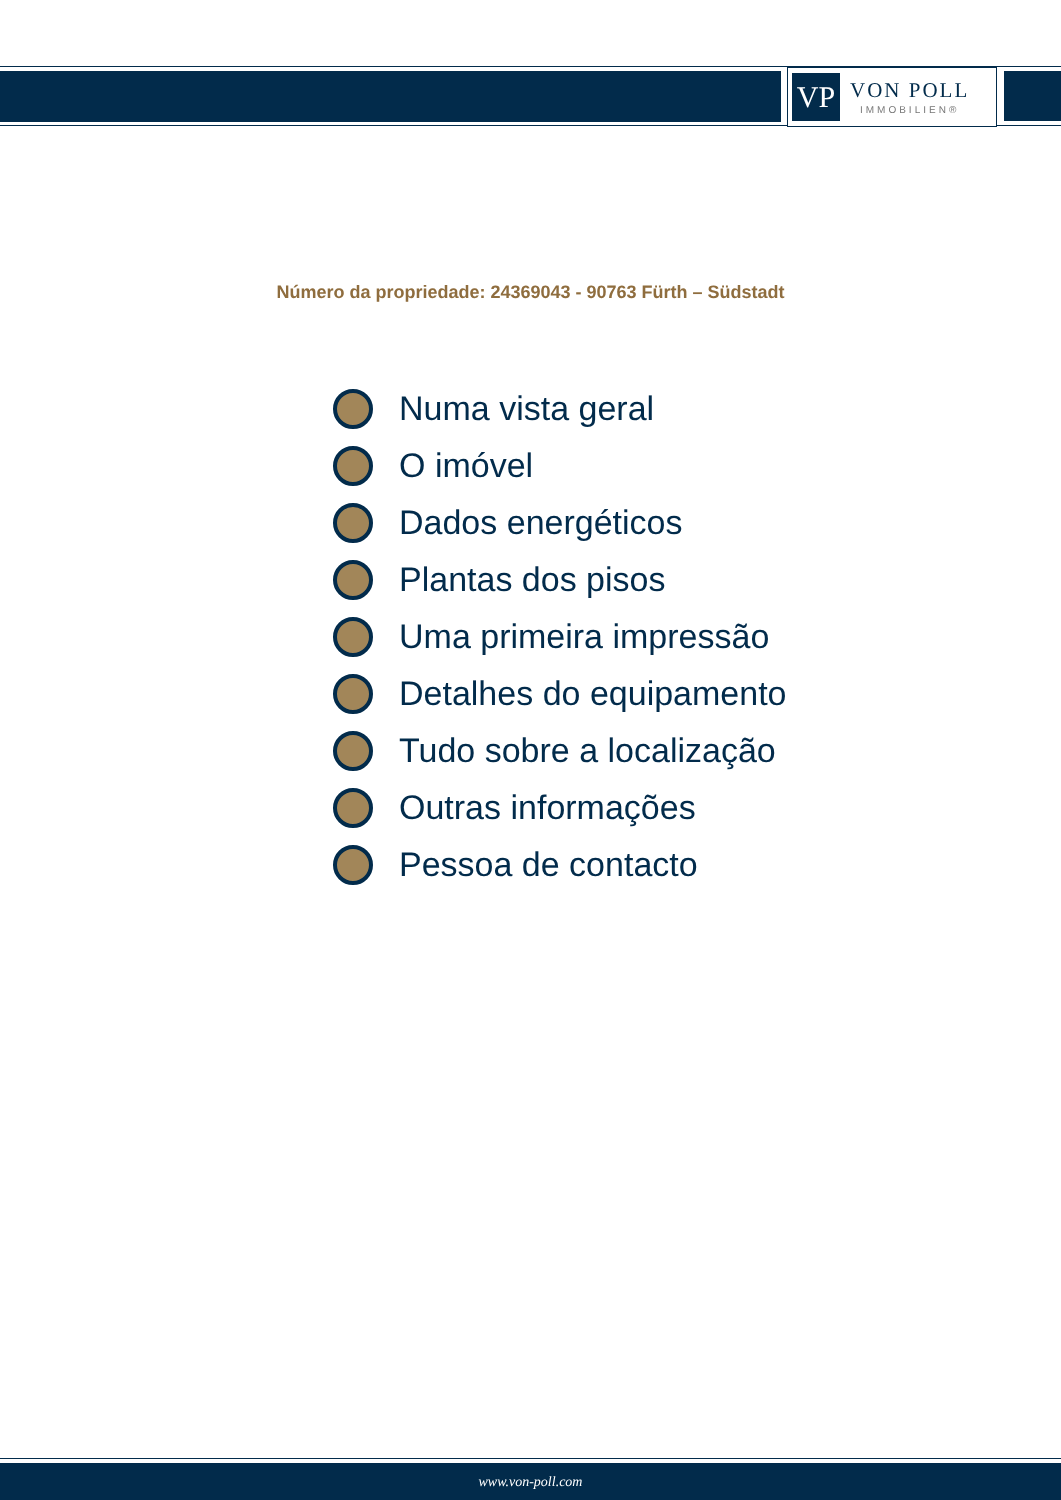VP
VON POLL
IMMOBILIEN®
Número da propriedade: 24369043 - 90763 Fürth – Südstadt
Numa vista geral
O imóvel
Dados energéticos
Plantas dos pisos
Uma primeira impressão
Detalhes do equipamento
Tudo sobre a localização
Outras informações
Pessoa de contacto
www.von-poll.com